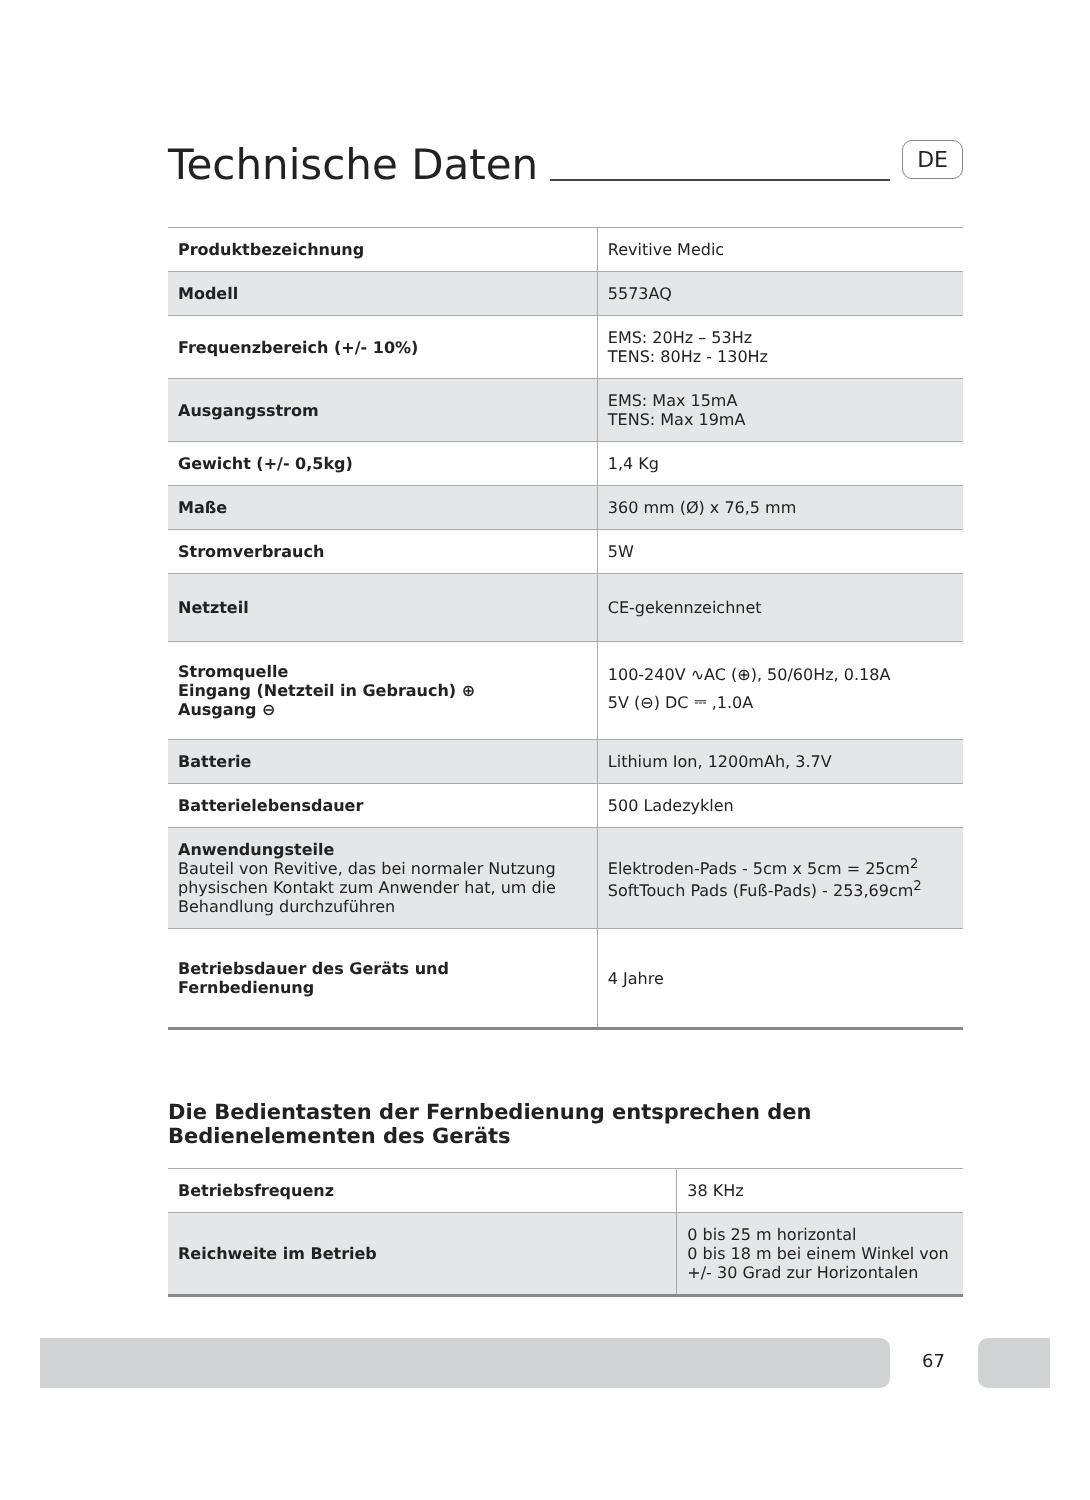Technische Daten DE
| Produktbezeichnung | Revitive Medic |
| Modell | 5573AQ |
| Frequenzbereich (+/- 10%) | EMS: 20Hz – 53Hz TENS: 80Hz - 130Hz |
| Ausgangsstrom | EMS: Max 15mA TENS: Max 19mA |
| Gewicht (+/- 0,5kg) | 1,4 Kg |
| Maße | 360 mm (Ø) x 76,5 mm |
| Stromverbrauch | 5W |
| Netzteil | CE-gekennzeichnet |
| Stromquelle Eingang (Netzteil in Gebrauch) ⊕ Ausgang ⊖ | 100-240V ∿AC (⊕), 50/60Hz, 0.18A 5V (⊖) DC ⎓ ,1.0A |
| Batterie | Lithium Ion, 1200mAh, 3.7V |
| Batterielebensdauer | 500 Ladezyklen |
| Anwendungsteile Bauteil von Revitive, das bei normaler Nutzung physischen Kontakt zum Anwender hat, um die Behandlung durchzuführen | Elektroden-Pads - 5cm x 5cm = 25cm<sup>2</sup> SoftTouch Pads (Fuß-Pads) - 253,69cm<sup>2</sup> |
| Betriebsdauer des Geräts und Fernbedienung | 4 Jahre |
Die Bedientasten der Fernbedienung entsprechen den Bedienelementen des Geräts
| Betriebsfrequenz | 38 KHz |
| Reichweite im Betrieb | 0 bis 25 m horizontal 0 bis 18 m bei einem Winkel von +/- 30 Grad zur Horizontalen |
67